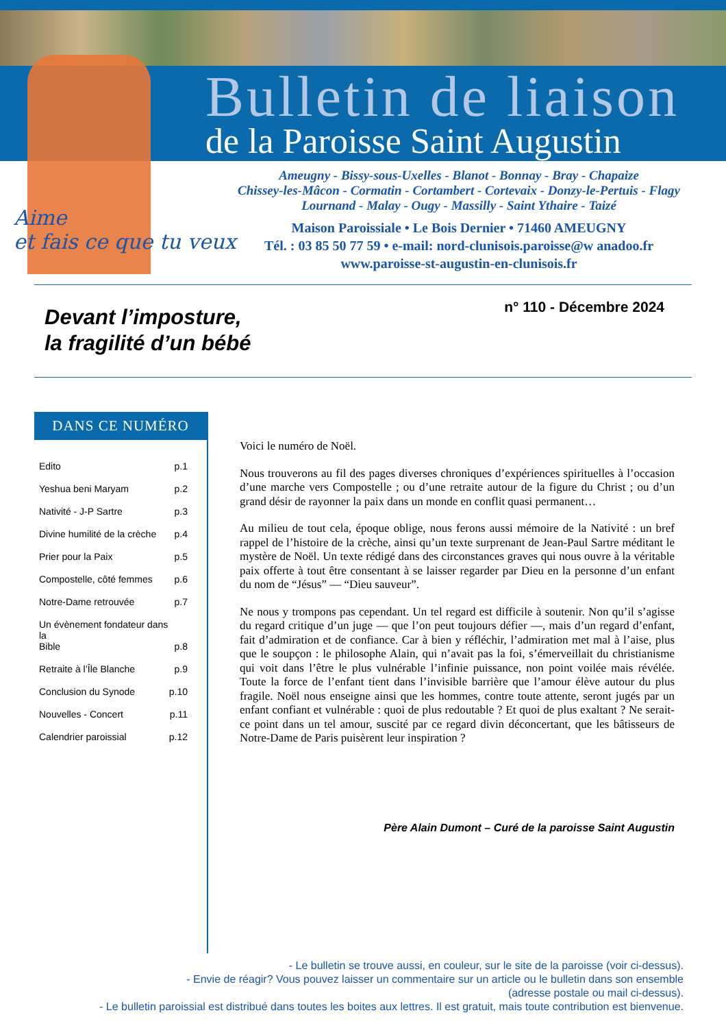Bulletin de liaison
de la Paroisse Saint Augustin
Ameugny - Bissy-sous-Uxelles - Blanot - Bonnay - Bray - Chapaize
Chissey-les-Mâcon - Cormatin - Cortambert - Cortevaix - Donzy-le-Pertuis - Flagy
Lournand - Malay - Ougy - Massilly - Saint Ythaire - Taizé
Maison Paroissiale • Le Bois Dernier • 71460 AMEUGNY
Tél. : 03 85 50 77 59 • e-mail: nord-clunisois.paroisse@w anadoo.fr
www.paroisse-st-augustin-en-clunisois.fr
Aime
et fais ce que tu veux
Devant l’imposture,
la fragilité d’un bébé
n° 110 - Décembre 2024
DANS CE NUMÉRO
Edito p.1
Yeshua beni Maryam p.2
Nativité - J-P Sartre p.3
Divine humilité de la crèche p.4
Prier pour la Paix p.5
Compostelle, côté femmes p.6
Notre-Dame retrouvée p.7
Un évènement fondateur dans la
Bible p.8
Retraite à l’Île Blanche p.9
Conclusion du Synode p.10
Nouvelles - Concert p.11
Calendrier paroissial p.12
Voici le numéro de Noël.
Nous trouverons au fil des pages diverses chroniques d’expériences spirituelles à l’occasion d’une marche vers Compostelle ; ou d’une retraite autour de la figure du Christ ; ou d’un grand désir de rayonner la paix dans un monde en conflit quasi permanent…
Au milieu de tout cela, époque oblige, nous ferons aussi mémoire de la Nativité : un bref rappel de l’histoire de la crèche, ainsi qu’un texte surprenant de Jean-Paul Sartre méditant le mystère de Noël. Un texte rédigé dans des circonstances graves qui nous ouvre à la véritable paix offerte à tout être consentant à se laisser regarder par Dieu en la personne d’un enfant du nom de “Jésus” — “Dieu sauveur”.
Ne nous y trompons pas cependant. Un tel regard est difficile à soutenir. Non qu’il s’agisse du regard critique d’un juge — que l’on peut toujours défier —, mais d’un regard d’enfant, fait d’admiration et de confiance. Car à bien y réfléchir, l’admiration met mal à l’aise, plus que le soupçon : le philosophe Alain, qui n’avait pas la foi, s’émerveillait du christianisme qui voit dans l’être le plus vulnérable l’infinie puissance, non point voilée mais révélée. Toute la force de l’enfant tient dans l’invisible barrière que l’amour élève autour du plus fragile. Noël nous enseigne ainsi que les hommes, contre toute attente, seront jugés par un enfant confiant et vulnérable : quoi de plus redoutable ? Et quoi de plus exaltant ? Ne serait-ce point dans un tel amour, suscité par ce regard divin déconcertant, que les bâtisseurs de Notre-Dame de Paris puisèrent leur inspiration ?
Père Alain Dumont – Curé de la paroisse Saint Augustin
- Le bulletin se trouve aussi, en couleur, sur le site de la paroisse (voir ci-dessus).
- Envie de réagir? Vous pouvez laisser un commentaire sur un article ou le bulletin dans son ensemble
(adresse postale ou mail ci-dessus).
- Le bulletin paroissial est distribué dans toutes les boites aux lettres. Il est gratuit, mais toute contribution est bienvenue.